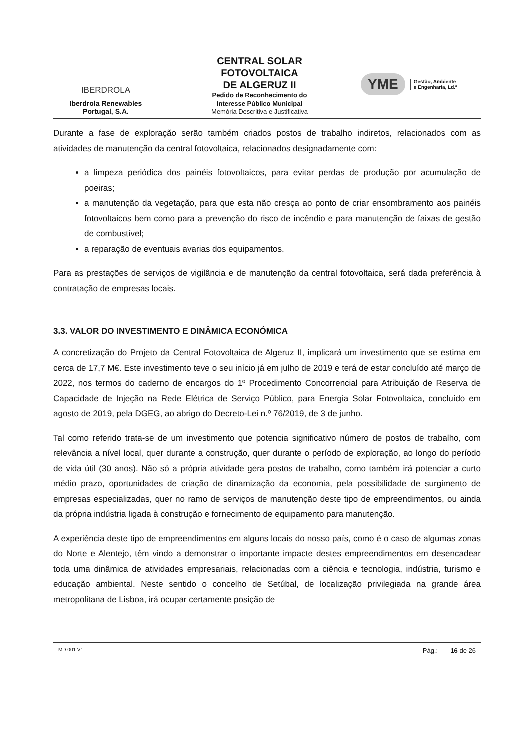IBERDROLA
Iberdrola Renewables
Portugal, S.A.
CENTRAL SOLAR
FOTOVOLTAICA
DE ALGERUZ II
Pedido de Reconhecimento do
Interesse Público Municipal
Memória Descritiva e Justificativa
YME
Gestão, Ambiente
e Engenharia, Ld.ª
Durante a fase de exploração serão também criados postos de trabalho indiretos, relacionados com as atividades de manutenção da central fotovoltaica, relacionados designadamente com:
a limpeza periódica dos painéis fotovoltaicos, para evitar perdas de produção por acumulação de poeiras;
a manutenção da vegetação, para que esta não cresça ao ponto de criar ensombramento aos painéis fotovoltaicos bem como para a prevenção do risco de incêndio e para manutenção de faixas de gestão de combustível;
a reparação de eventuais avarias dos equipamentos.
Para as prestações de serviços de vigilância e de manutenção da central fotovoltaica, será dada preferência à contratação de empresas locais.
3.3. VALOR DO INVESTIMENTO E DINÂMICA ECONÓMICA
A concretização do Projeto da Central Fotovoltaica de Algeruz II, implicará um investimento que se estima em cerca de 17,7 M€. Este investimento teve o seu início já em julho de 2019 e terá de estar concluído até março de 2022, nos termos do caderno de encargos do 1º Procedimento Concorrencial para Atribuição de Reserva de Capacidade de Injeção na Rede Elétrica de Serviço Público, para Energia Solar Fotovoltaica, concluído em agosto de 2019, pela DGEG, ao abrigo do Decreto-Lei n.º 76/2019, de 3 de junho.
Tal como referido trata-se de um investimento que potencia significativo número de postos de trabalho, com relevância a nível local, quer durante a construção, quer durante o período de exploração, ao longo do período de vida útil (30 anos). Não só a própria atividade gera postos de trabalho, como também irá potenciar a curto médio prazo, oportunidades de criação de dinamização da economia, pela possibilidade de surgimento de empresas especializadas, quer no ramo de serviços de manutenção deste tipo de empreendimentos, ou ainda da própria indústria ligada à construção e fornecimento de equipamento para manutenção.
A experiência deste tipo de empreendimentos em alguns locais do nosso país, como é o caso de algumas zonas do Norte e Alentejo, têm vindo a demonstrar o importante impacte destes empreendimentos em desencadear toda uma dinâmica de atividades empresariais, relacionadas com a ciência e tecnologia, indústria, turismo e educação ambiental. Neste sentido o concelho de Setúbal, de localização privilegiada na grande área metropolitana de Lisboa, irá ocupar certamente posição de
MD 001 V1 Pág.: 16 de 26